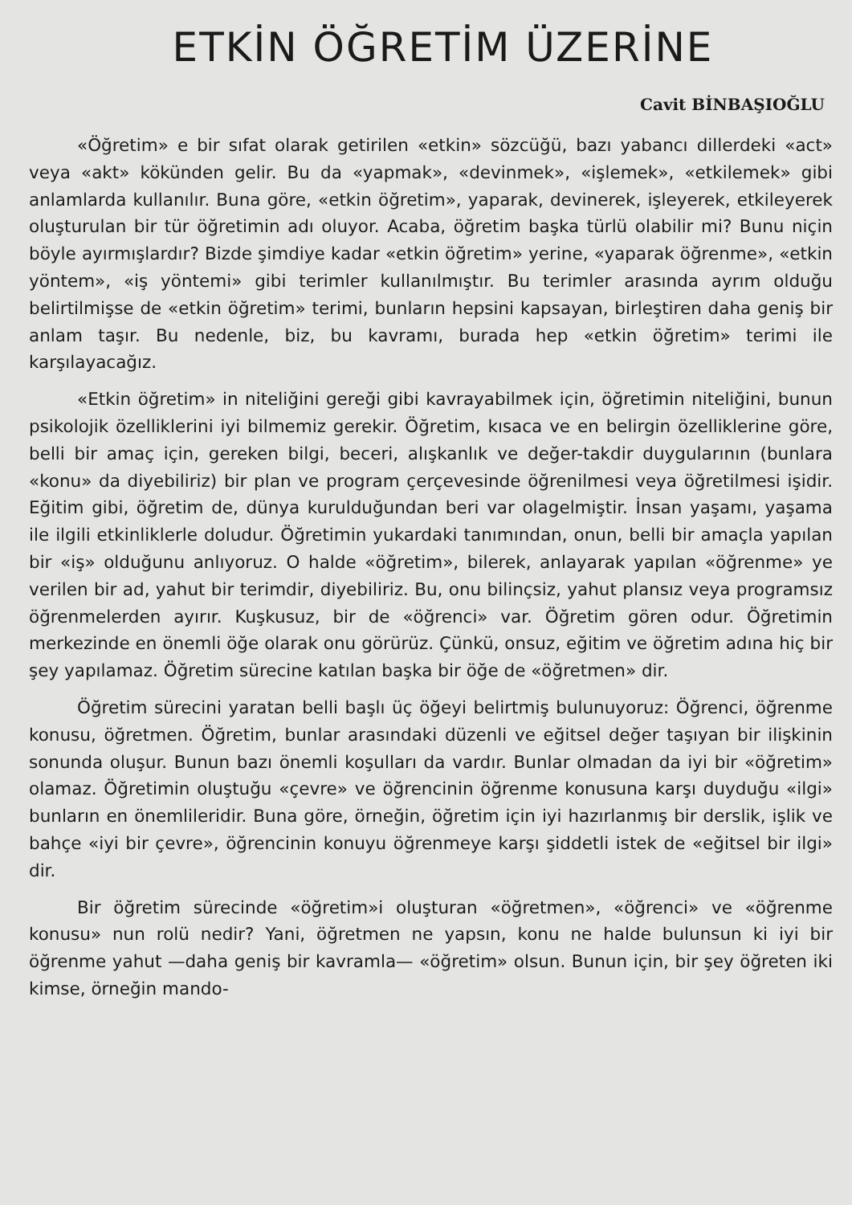ETKİN ÖĞRETİM ÜZERİNE
Cavit BİNBAŞIOĞLU
«Öğretim» e bir sıfat olarak getirilen «etkin» sözcüğü, bazı yabancı dillerdeki «act» veya «akt» kökünden gelir. Bu da «yapmak», «devinmek», «işlemek», «etkilemek» gibi anlamlarda kullanılır. Buna göre, «etkin öğretim», yaparak, devinerek, işleyerek, etkileyerek oluşturulan bir tür öğretimin adı oluyor. Acaba, öğretim başka türlü olabilir mi? Bunu niçin böyle ayırmışlardır? Bizde şimdiye kadar «etkin öğretim» yerine, «yaparak öğrenme», «etkin yöntem», «iş yöntemi» gibi terimler kullanılmıştır. Bu terimler arasında ayrım olduğu belirtilmişse de «etkin öğretim» terimi, bunların hepsini kapsayan, birleştiren daha geniş bir anlam taşır. Bu nedenle, biz, bu kavramı, burada hep «etkin öğretim» terimi ile karşılayacağız.
«Etkin öğretim» in niteliğini gereği gibi kavrayabilmek için, öğretimin niteliğini, bunun psikolojik özelliklerini iyi bilmemiz gerekir. Öğretim, kısaca ve en belirgin özelliklerine göre, belli bir amaç için, gereken bilgi, beceri, alışkanlık ve değer-takdir duygularının (bunlara «konu» da diyebiliriz) bir plan ve program çerçevesinde öğrenilmesi veya öğretilmesi işidir. Eğitim gibi, öğretim de, dünya kurulduğundan beri var olagelmiştir. İnsan yaşamı, yaşama ile ilgili etkinliklerle doludur. Öğretimin yukardaki tanımından, onun, belli bir amaçla yapılan bir «iş» olduğunu anlıyoruz. O halde «öğretim», bilerek, anlayarak yapılan «öğrenme» ye verilen bir ad, yahut bir terimdir, diyebiliriz. Bu, onu bilinçsiz, yahut plansız veya programsız öğrenmelerden ayırır. Kuşkusuz, bir de «öğrenci» var. Öğretim gören odur. Öğretimin merkezinde en önemli öğe olarak onu görürüz. Çünkü, onsuz, eğitim ve öğretim adına hiç bir şey yapılamaz. Öğretim sürecine katılan başka bir öğe de «öğretmen» dir.
Öğretim sürecini yaratan belli başlı üç öğeyi belirtmiş bulunuyoruz: Öğrenci, öğrenme konusu, öğretmen. Öğretim, bunlar arasındaki düzenli ve eğitsel değer taşıyan bir ilişkinin sonunda oluşur. Bunun bazı önemli koşulları da vardır. Bunlar olmadan da iyi bir «öğretim» olamaz. Öğretimin oluştuğu «çevre» ve öğrencinin öğrenme konusuna karşı duyduğu «ilgi» bunların en önemlileridir. Buna göre, örneğin, öğretim için iyi hazırlanmış bir derslik, işlik ve bahçe «iyi bir çevre», öğrencinin konuyu öğrenmeye karşı şiddetli istek de «eğitsel bir ilgi» dir.
Bir öğretim sürecinde «öğretim»i oluşturan «öğretmen», «öğrenci» ve «öğrenme konusu» nun rolü nedir? Yani, öğretmen ne yapsın, konu ne halde bulunsun ki iyi bir öğrenme yahut —daha geniş bir kavramla— «öğretim» olsun. Bunun için, bir şey öğreten iki kimse, örneğin mando-